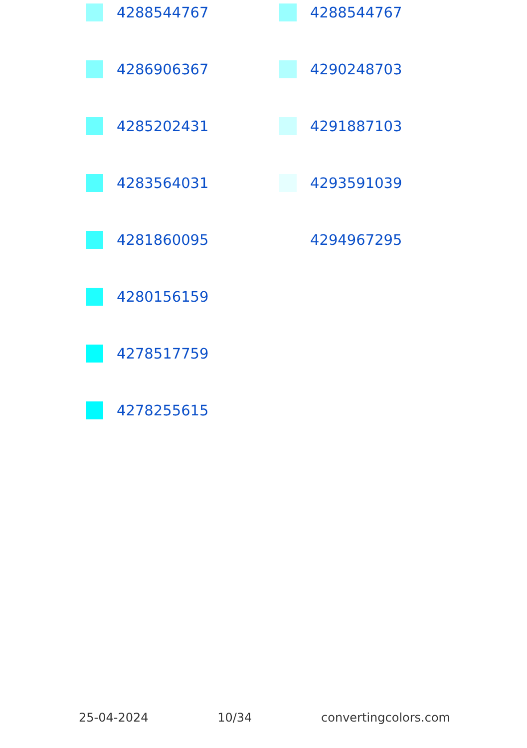4288544767
4286906367
4285202431
4283564031
4281860095
4280156159
4278517759
4278255615
4288544767
4290248703
4291887103
4293591039
4294967295
25-04-2024 10/34 convertingcolors.com